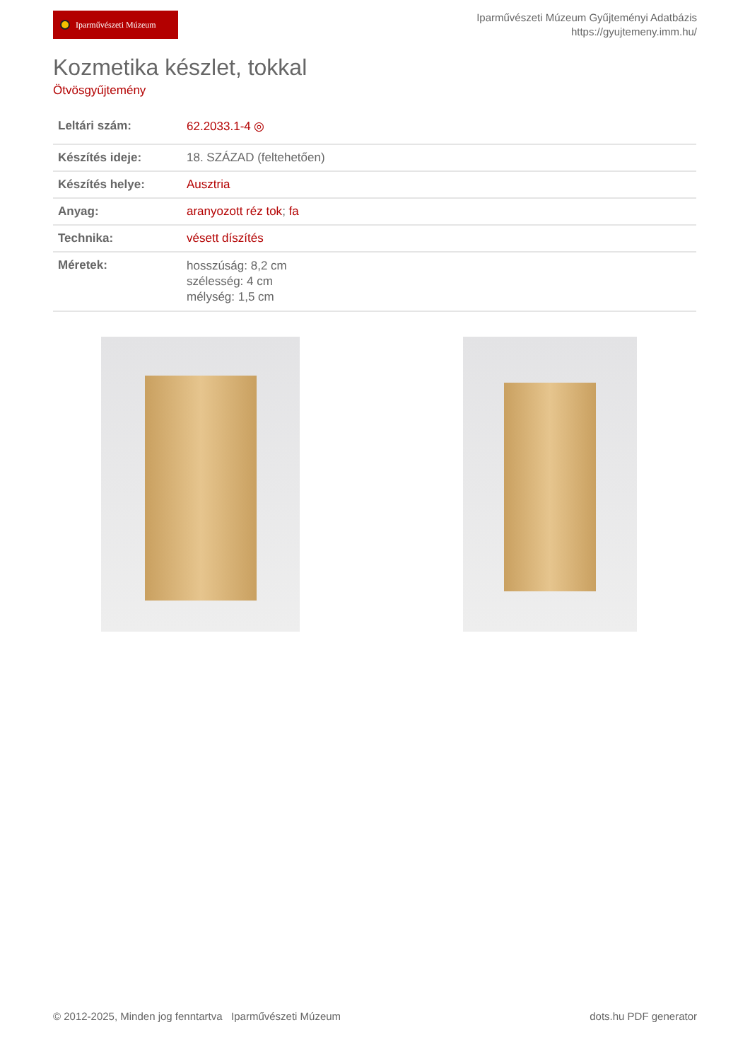Iparművészeti Múzeum
Iparművészeti Múzeum Gyűjteményi Adatbázis
https://gyujtemeny.imm.hu/
Kozmetika készlet, tokkal
Ötvösgyűjtemény
| Leltári szám: | 62.2033.1-4 ◎ |
| Készítés ideje: | 18. SZÁZAD (feltehetően) |
| Készítés helye: | Ausztria |
| Anyag: | aranyozott réz tok ; fa |
| Technika: | vésett díszítés |
| Méretek: | hosszúság: 8,2 cm szélesség: 4 cm mélység: 1,5 cm |
© 2012-2025, Minden jog fenntartva Iparművészeti Múzeum
dots.hu PDF generator